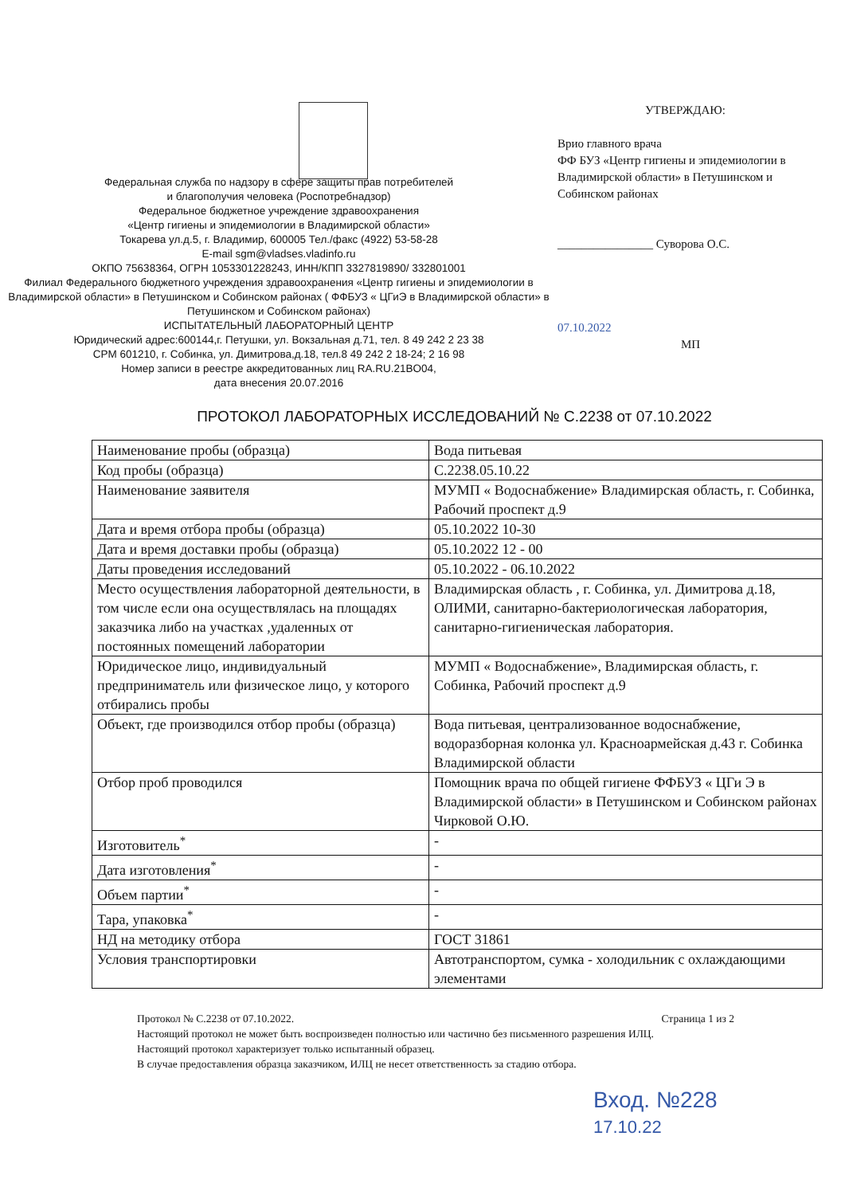Федеральная служба по надзору в сфере защиты прав потребителей
и благополучия человека (Роспотребнадзор)
Федеральное бюджетное учреждение здравоохранения
«Центр гигиены и эпидемиологии в Владимирской области»
Токарева ул.д.5, г. Владимир, 600005 Тел./факс (4922) 53-58-28
E-mail sgm@vladses.vladinfo.ru
ОКПО 75638364, ОГРН 1053301228243, ИНН/КПП 3327819890/ 332801001
Филиал Федерального бюджетного учреждения здравоохранения «Центр гигиены и эпидемиологии в Владимирской области» в Петушинском и Собинском районах ( ФФБУЗ « ЦГиЭ в Владимирской области» в Петушинском и Собинском районах)
ИСПЫТАТЕЛЬНЫЙ ЛАБОРАТОРНЫЙ ЦЕНТР
Юридический адрес:600144,г. Петушки, ул. Вокзальная д.71, тел. 8 49 242 2 23 38
СРМ 601210, г. Собинка, ул. Димитрова,д.18, тел.8 49 242 2 18-24; 2 16 98
Номер записи в реестре аккредитованных лиц RA.RU.21BO04,
дата внесения 20.07.2016
УТВЕРЖДАЮ:
Врио главного врача
ФФ БУЗ «Центр гигиены и эпидемиологии в Владимирской области» в Петушинском и Собинском районах
________________ Суворова О.С.
07.10.2022
МП
ПРОТОКОЛ ЛАБОРАТОРНЫХ ИССЛЕДОВАНИЙ № С.2238 от 07.10.2022
| Наименование пробы (образца) | Вода питьевая |
| Код пробы (образца) | С.2238.05.10.22 |
| Наименование заявителя | МУМП « Водоснабжение» Владимирская область, г. Собинка, Рабочий проспект д.9 |
| Дата и время отбора пробы (образца) | 05.10.2022 10-30 |
| Дата и время доставки пробы (образца) | 05.10.2022 12 - 00 |
| Даты проведения исследований | 05.10.2022 - 06.10.2022 |
| Место осуществления лабораторной деятельности, в том числе если она осуществлялась на площадях заказчика либо на участках ,удаленных от постоянных помещений лаборатории | Владимирская область , г. Собинка, ул. Димитрова д.18, ОЛИМИ, санитарно-бактериологическая лаборатория, санитарно-гигиеническая лаборатория. |
| Юридическое лицо, индивидуальный предприниматель или физическое лицо, у которого отбирались пробы | МУМП « Водоснабжение», Владимирская область, г. Собинка, Рабочий проспект д.9 |
| Объект, где производился отбор пробы (образца) | Вода питьевая, централизованное водоснабжение, водоразборная колонка ул. Красноармейская д.43 г. Собинка Владимирской области |
| Отбор проб проводился | Помощник врача по общей гигиене ФФБУЗ « ЦГи Э в Владимирской области» в Петушинском и Собинском районах Чирковой О.Ю. |
| Изготовитель<sup>*</sup> | - |
| Дата изготовления<sup>*</sup> | - |
| Объем партии<sup>*</sup> | - |
| Тара, упаковка<sup>*</sup> | - |
| НД на методику отбора | ГОСТ 31861 |
| Условия транспортировки | Автотранспортом, сумка - холодильник с охлаждающими элементами |
Протокол № С.2238 от 07.10.2022. Страница 1 из 2
Настоящий протокол не может быть воспроизведен полностью или частично без письменного разрешения ИЛЦ.
Настоящий протокол характеризует только испытанный образец.
В случае предоставления образца заказчиком, ИЛЦ не несет ответственность за стадию отбора.
Вход. №228
17.10.22